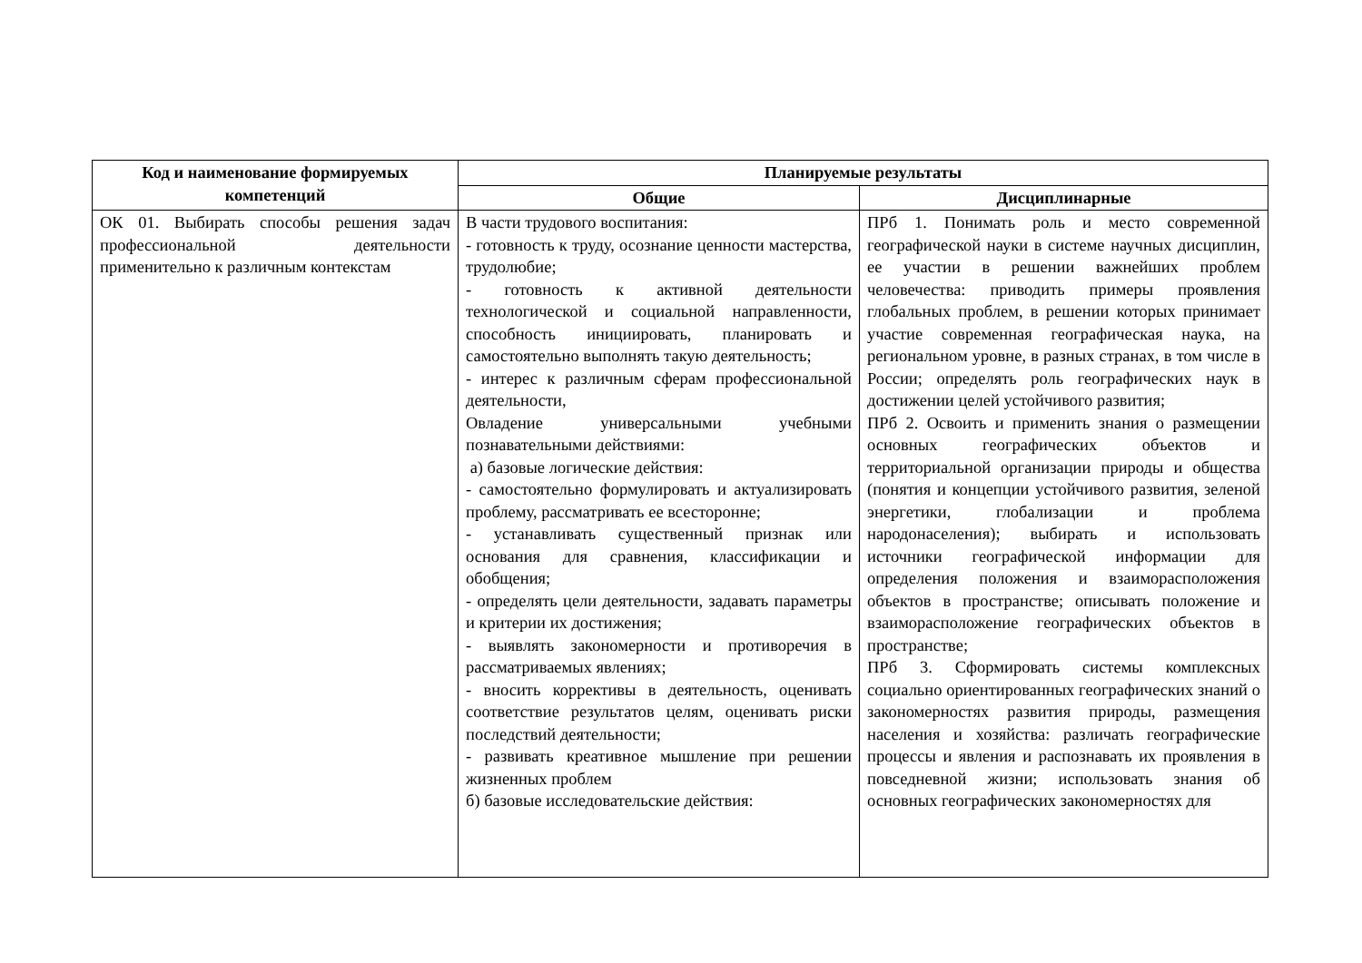| Код и наименование формируемых компетенций | Планируемые результаты | |
| --- | --- | --- |
| | Общие | Дисциплинарные |
| ОК 01. Выбирать способы решения задач профессиональной деятельности применительно к различным контекстам | В части трудового воспитания: - готовность к труду, осознание ценности мастерства, трудолюбие; - готовность к активной деятельности технологической и социальной направленности, способность инициировать, планировать и самостоятельно выполнять такую деятельность; - интерес к различным сферам профессиональной деятельности, Овладение универсальными учебными познавательными действиями: а) базовые логические действия: - самостоятельно формулировать и актуализировать проблему, рассматривать ее всесторонне; - устанавливать существенный признак или основания для сравнения, классификации и обобщения; - определять цели деятельности, задавать параметры и критерии их достижения; - выявлять закономерности и противоречия в рассматриваемых явлениях; - вносить коррективы в деятельность, оценивать соответствие результатов целям, оценивать риски последствий деятельности; - развивать креативное мышление при решении жизненных проблем б) базовые исследовательские действия: | ПРб 1. Понимать роль и место современной географической науки в системе научных дисциплин, ее участии в решении важнейших проблем человечества: приводить примеры проявления глобальных проблем, в решении которых принимает участие современная географическая наука, на региональном уровне, в разных странах, в том числе в России; определять роль географических наук в достижении целей устойчивого развития; ПРб 2. Освоить и применить знания о размещении основных географических объектов и территориальной организации природы и общества (понятия и концепции устойчивого развития, зеленой энергетики, глобализации и проблема народонаселения); выбирать и использовать источники географической информации для определения положения и взаиморасположения объектов в пространстве; описывать положение и взаиморасположение географических объектов в пространстве; ПРб 3. Сформировать системы комплексных социально ориентированных географических знаний о закономерностях развития природы, размещения населения и хозяйства: различать географические процессы и явления и распознавать их проявления в повседневной жизни; использовать знания об основных географических закономерностях для |